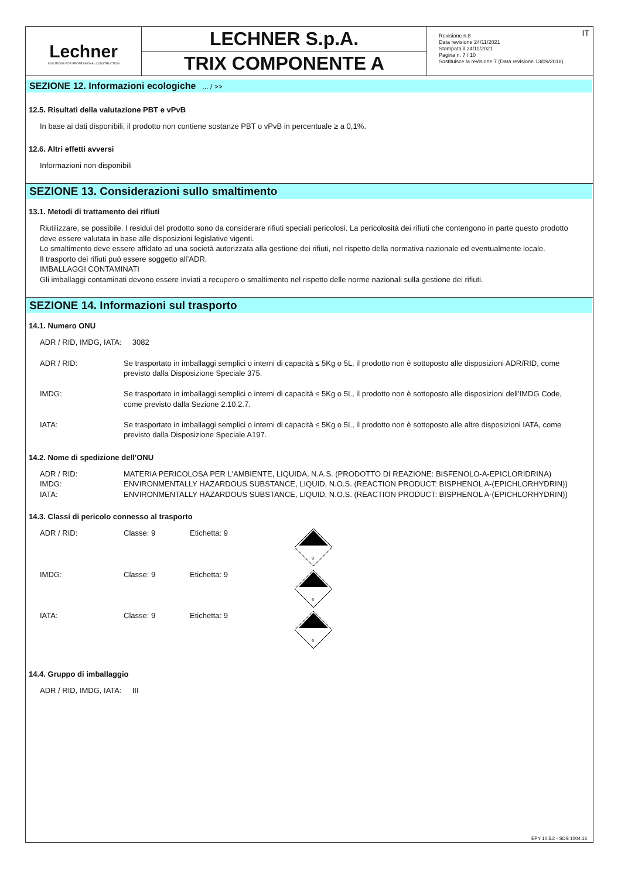Lechner
SOLUTIONS FOR PROFESSIONAL CONSTRUCTION
LECHNER S.p.A.
TRIX COMPONENTE A
Revisione n.8
Data revisione 24/11/2021
Stampata il 24/11/2021
Pagina n. 7 / 10
Sostituisce la revisione:7 (Data revisione 13/09/2018)
IT
SEZIONE 12. Informazioni ecologiche ... / >>
12.5. Risultati della valutazione PBT e vPvB
In base ai dati disponibili, il prodotto non contiene sostanze PBT o vPvB in percentuale ≥ a 0,1%.
12.6. Altri effetti avversi
Informazioni non disponibili
SEZIONE 13. Considerazioni sullo smaltimento
13.1. Metodi di trattamento dei rifiuti
Riutilizzare, se possibile. I residui del prodotto sono da considerare rifiuti speciali pericolosi. La pericolosità dei rifiuti che contengono in parte questo prodotto deve essere valutata in base alle disposizioni legislative vigenti.
Lo smaltimento deve essere affidato ad una società autorizzata alla gestione dei rifiuti, nel rispetto della normativa nazionale ed eventualmente locale.
Il trasporto dei rifiuti può essere soggetto all’ADR.
IMBALLAGGI CONTAMINATI
Gli imballaggi contaminati devono essere inviati a recupero o smaltimento nel rispetto delle norme nazionali sulla gestione dei rifiuti.
SEZIONE 14. Informazioni sul trasporto
14.1. Numero ONU
ADR / RID, IMDG, IATA: 3082
| ADR / RID: | Se trasportato in imballaggi semplici o interni di capacità ≤ 5Kg o 5L, il prodotto non è sottoposto alle disposizioni ADR/RID, come previsto dalla Disposizione Speciale 375. |
| IMDG: | Se trasportato in imballaggi semplici o interni di capacità ≤ 5Kg o 5L, il prodotto non è sottoposto alle disposizioni dell’IMDG Code, come previsto dalla Sezione 2.10.2.7. |
| IATA: | Se trasportato in imballaggi semplici o interni di capacità ≤ 5Kg o 5L, il prodotto non è sottoposto alle altre disposizioni IATA, come previsto dalla Disposizione Speciale A197. |
14.2. Nome di spedizione dell’ONU
| ADR / RID: | MATERIA PERICOLOSA PER L'AMBIENTE, LIQUIDA, N.A.S. (PRODOTTO DI REAZIONE: BISFENOLO-A-EPICLORIDRINA) |
| IMDG: | ENVIRONMENTALLY HAZARDOUS SUBSTANCE, LIQUID, N.O.S. (REACTION PRODUCT: BISPHENOL A-(EPICHLORHYDRIN)) |
| IATA: | ENVIRONMENTALLY HAZARDOUS SUBSTANCE, LIQUID, N.O.S. (REACTION PRODUCT: BISPHENOL A-(EPICHLORHYDRIN)) |
14.3. Classi di pericolo connesso al trasporto
| ADR / RID: | Classe: 9 | Etichetta: 9 | 9 |
| IMDG: | Classe: 9 | Etichetta: 9 | 9 |
| IATA: | Classe: 9 | Etichetta: 9 | 9 |
14.4. Gruppo di imballaggio
ADR / RID, IMDG, IATA: III
EPY 10.5.2 - SDS 1004.13